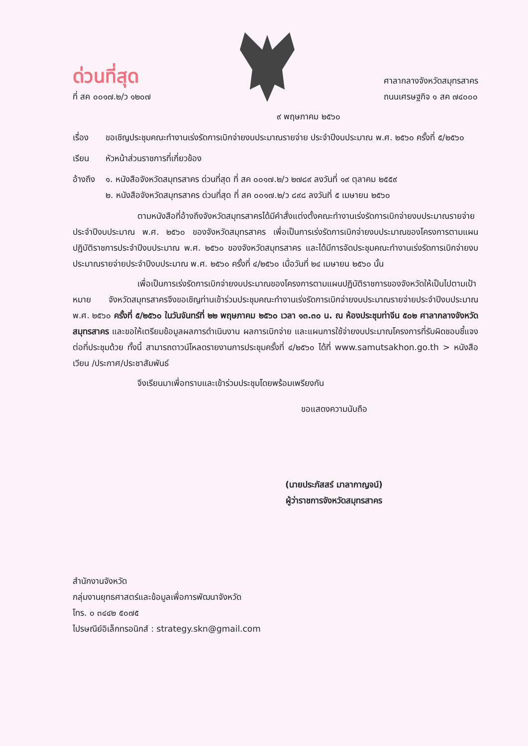ด่วนที่สุด
ที่ สค ๐๐๑๗.๒/ว ๑๒๐๗
ศาลากลางจังหวัดสมุทรสาคร
ถนนเศรษฐกิจ ๑ สค ๗๔๐๐๐
๙ พฤษภาคม ๒๕๖๐
เรื่อง
ขอเชิญประชุมคณะทำงานเร่งรัดการเบิกจ่ายงบประมาณรายจ่าย ประจำปีงบประมาณ พ.ศ. ๒๕๖๐ ครั้งที่ ๕/๒๕๖๐
เรียน หัวหน้าส่วนราชการที่เกี่ยวข้อง
อ้างถึง
๑. หนังสือจังหวัดสมุทรสาคร ด่วนที่สุด ที่ สค ๐๐๑๗.๒/ว ๒๗๘๙ ลงวันที่ ๑๙ ตุลาคม ๒๕๕๙
๒. หนังสือจังหวัดสมุทรสาคร ด่วนที่สุด ที่ สค ๐๐๑๗.๒/ว ๘๙๘ ลงวันที่ ๕ เมษายน ๒๕๖๐
ตามหนังสือที่อ้างถึงจังหวัดสมุทรสาครได้มีคำสั่งแต่งตั้งคณะทำงานเร่งรัดการเบิกจ่ายงบประมาณรายจ่ายประจำปีงบประมาณ พ.ศ. ๒๕๖๐ ของจังหวัดสมุทรสาคร เพื่อเป็นการเร่งรัดการเบิกจ่ายงบประมาณของโครงการตามแผนปฏิบัติราชการประจำปีงบประมาณ พ.ศ. ๒๕๖๐ ของจังหวัดสมุทรสาคร และได้มีการจัดประชุมคณะทำงานเร่งรัดการเบิกจ่ายงบประมาณรายจ่ายประจำปีงบประมาณ พ.ศ. ๒๕๖๐ ครั้งที่ ๔/๒๕๖๐ เมื่อวันที่ ๒๔ เมษายน ๒๕๖๐ นั้น
เพื่อเป็นการเร่งรัดการเบิกจ่ายงบประมาณของโครงการตามแผนปฏิบัติราชการของจังหวัดให้เป็นไปตามเป้าหมาย จังหวัดสมุทรสาครจึงขอเชิญท่านเข้าร่วมประชุมคณะทำงานเร่งรัดการเบิกจ่ายงบประมาณรายจ่ายประจำปีงบประมาณ พ.ศ. ๒๕๖๐ ครั้งที่ ๕/๒๕๖๐ ในวันจันทร์ที่ ๒๒ พฤษภาคม ๒๕๖๐ เวลา ๑๓.๓๐ น. ณ ห้องประชุมท่าจีน ๕๐๒ ศาลากลางจังหวัดสมุทรสาคร และขอให้เตรียมข้อมูลผลการดำเนินงาน ผลการเบิกจ่าย และแผนการใช้จ่ายงบประมาณโครงการที่รับผิดชอบชี้แจงต่อที่ประชุมด้วย ทั้งนี้ สามารถดาวน์โหลดรายงานการประชุมครั้งที่ ๔/๒๕๖๐ ได้ที่ www.samutsakhon.go.th > หนังสือเวียน /ประกาศ/ประชาสัมพันธ์
จึงเรียนมาเพื่อทราบและเข้าร่วมประชุมโดยพร้อมเพรียงกัน
ขอแสดงความนับถือ
(นายประภัสสร์ มาลากาญจน์)
ผู้ว่าราชการจังหวัดสมุทรสาคร
สำนักงานจังหวัด
กลุ่มงานยุทธศาสตร์และข้อมูลเพื่อการพัฒนาจังหวัด
โทร. ๐ ๓๔๔๒ ๕๐๗๕
ไปรษณีย์อิเล็กทรอนิกส์ : strategy.skn@gmail.com